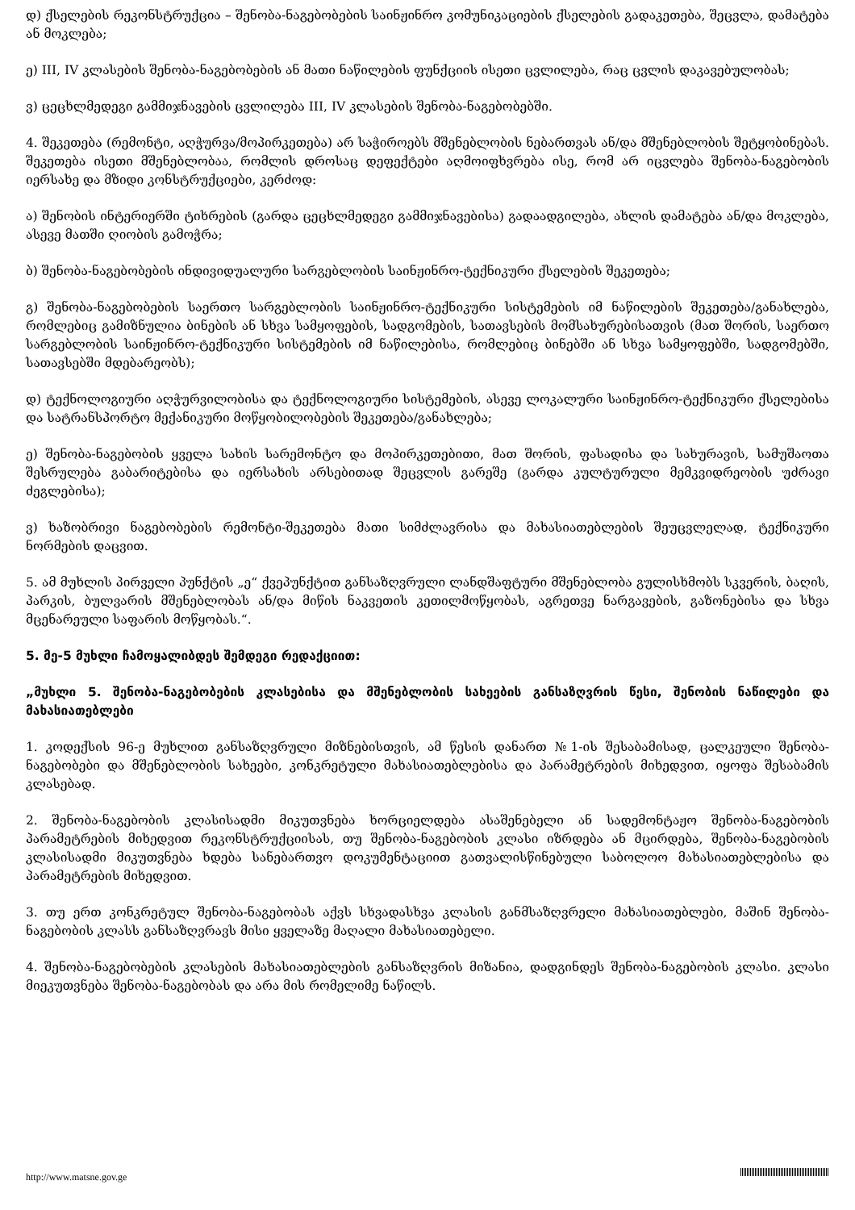დ) ქსელების რეკონსტრუქცია – შენობა-ნაგებობების საინჟინრო კომუნიკაციების ქსელების გადაკეთება, შეცვლა, დამატება ან მოკლება;
ე) III, IV კლასების შენობა-ნაგებობების ან მათი ნაწილების ფუნქციის ისეთი ცვლილება, რაც ცვლის დაკავებულობას;
ვ) ცეცხლმედეგი გამმიჯნავების ცვლილება III, IV კლასების შენობა-ნაგებობებში.
4. შეკეთება (რემონტი, აღჭურვა/მოპირკეთება) არ საჭიროებს მშენებლობის ნებართვას ან/და მშენებლობის შეტყობინებას. შეკეთება ისეთი მშენებლობაა, რომლის დროსაც დეფექტები აღმოიფხვრება ისე, რომ არ იცვლება შენობა-ნაგებობის იერსახე და მზიდი კონსტრუქციები, კერძოდ:
ა) შენობის ინტერიერში ტიხრების (გარდა ცეცხლმედეგი გამმიჯნავებისა) გადაადგილება, ახლის დამატება ან/და მოკლება, ასევე მათში ღიობის გამოჭრა;
ბ) შენობა-ნაგებობების ინდივიდუალური სარგებლობის საინჟინრო-ტექნიკური ქსელების შეკეთება;
გ) შენობა-ნაგებობების საერთო სარგებლობის საინჟინრო-ტექნიკური სისტემების იმ ნაწილების შეკეთება/განახლება, რომლებიც გამიზნულია ბინების ან სხვა სამყოფების, სადგომების, სათავსების მომსახურებისათვის (მათ შორის, საერთო სარგებლობის საინჟინრო-ტექნიკური სისტემების იმ ნაწილებისა, რომლებიც ბინებში ან სხვა სამყოფებში, სადგომებში, სათავსებში მდებარეობს);
დ) ტექნოლოგიური აღჭურვილობისა და ტექნოლოგიური სისტემების, ასევე ლოკალური საინჟინრო-ტექნიკური ქსელებისა და სატრანსპორტო მექანიკური მოწყობილობების შეკეთება/განახლება;
ე) შენობა-ნაგებობის ყველა სახის სარემონტო და მოპირკეთებითი, მათ შორის, ფასადისა და სახურავის, სამუშაოთა შესრულება გაბარიტებისა და იერსახის არსებითად შეცვლის გარეშე (გარდა კულტურული მემკვიდრეობის უძრავი ძეგლებისა);
ვ) ხაზობრივი ნაგებობების რემონტი-შეკეთება მათი სიმძლავრისა და მახასიათებლების შეუცვლელად, ტექნიკური ნორმების დაცვით.
5. ამ მუხლის პირველი პუნქტის „ე“ ქვეპუნქტით განსაზღვრული ლანდშაფტური მშენებლობა გულისხმობს სკვერის, ბაღის, პარკის, ბულვარის მშენებლობას ან/და მიწის ნაკვეთის კეთილმოწყობას, აგრეთვე ნარგავების, გაზონებისა და სხვა მცენარეული საფარის მოწყობას.“.
5. მე-5 მუხლი ჩამოყალიბდეს შემდეგი რედაქციით:
„მუხლი 5. შენობა-ნაგებობების კლასებისა და მშენებლობის სახეების განსაზღვრის წესი, შენობის ნაწილები და მახასიათებლები
1. კოდექსის 96-ე მუხლით განსაზღვრული მიზნებისთვის, ამ წესის დანართ №1-ის შესაბამისად, ცალკეული შენობა-ნაგებობები და მშენებლობის სახეები, კონკრეტული მახასიათებლებისა და პარამეტრების მიხედვით, იყოფა შესაბამის კლასებად.
2. შენობა-ნაგებობის კლასისადმი მიკუთვნება ხორციელდება ასაშენებელი ან სადემონტაჟო შენობა-ნაგებობის პარამეტრების მიხედვით რეკონსტრუქციისას, თუ შენობა-ნაგებობის კლასი იზრდება ან მცირდება, შენობა-ნაგებობის კლასისადმი მიკუთვნება ხდება სანებართვო დოკუმენტაციით გათვალისწინებული საბოლოო მახასიათებლებისა და პარამეტრების მიხედვით.
3. თუ ერთ კონკრეტულ შენობა-ნაგებობას აქვს სხვადასხვა კლასის განმსაზღვრელი მახასიათებლები, მაშინ შენობა-ნაგებობის კლასს განსაზღვრავს მისი ყველაზე მაღალი მახასიათებელი.
4. შენობა-ნაგებობების კლასების მახასიათებლების განსაზღვრის მიზანია, დადგინდეს შენობა-ნაგებობის კლასი. კლასი მიეკუთვნება შენობა-ნაგებობას და არა მის რომელიმე ნაწილს.
http://www.matsne.gov.ge